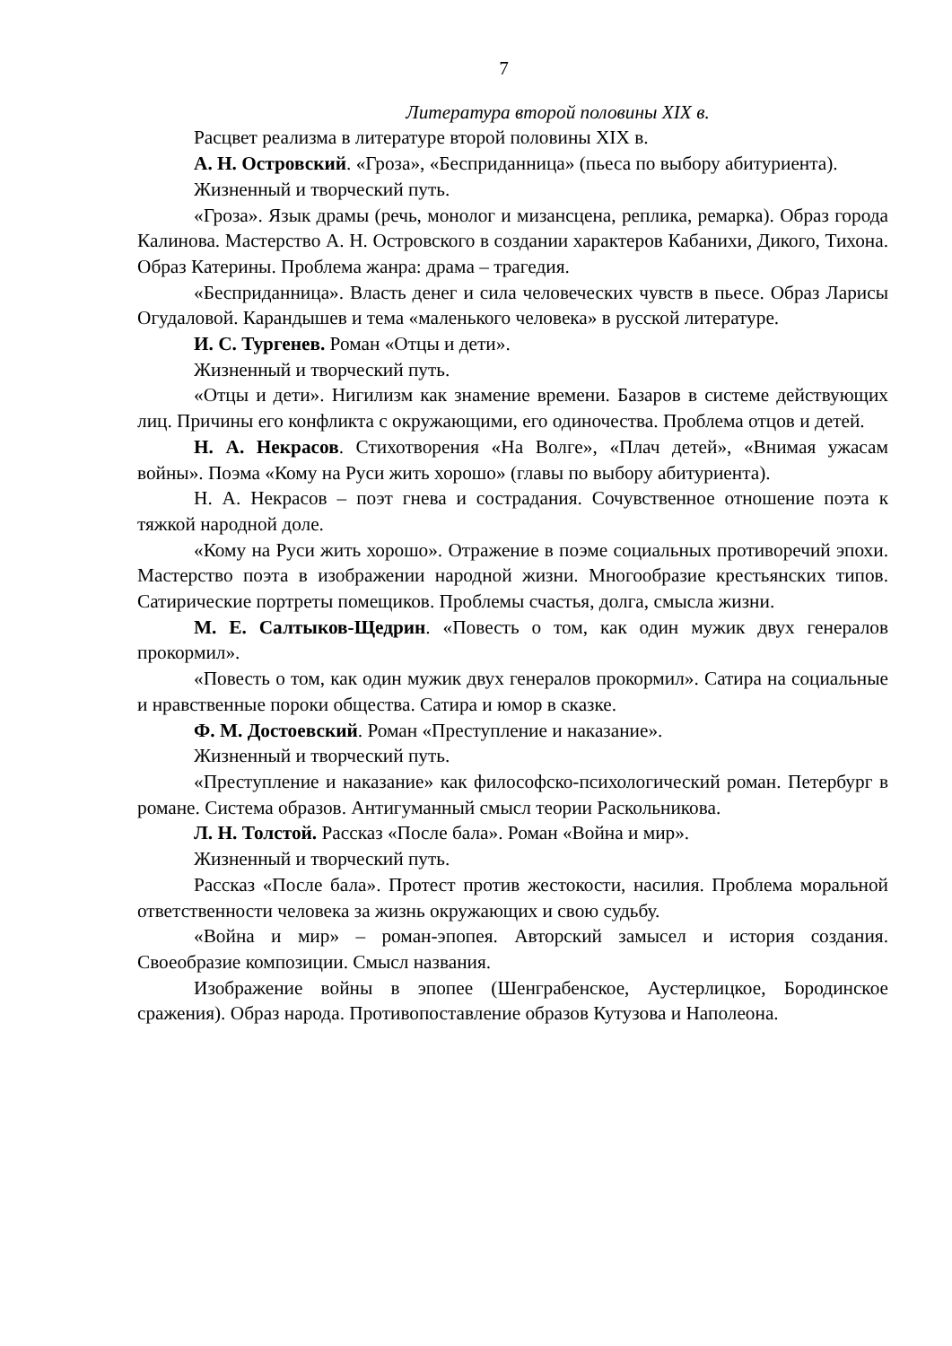7
Литература второй половины XIX в.
Расцвет реализма в литературе второй половины XIX в.
А. Н. Островский. «Гроза», «Бесприданница» (пьеса по выбору абитуриента).
Жизненный и творческий путь.
«Гроза». Язык драмы (речь, монолог и мизансцена, реплика, ремарка). Образ города Калинова. Мастерство А. Н. Островского в создании характеров Кабанихи, Дикого, Тихона. Образ Катерины. Проблема жанра: драма – трагедия.
«Бесприданница». Власть денег и сила человеческих чувств в пьесе. Образ Ларисы Огудаловой. Карандышев и тема «маленького человека» в русской литературе.
И. С. Тургенев. Роман «Отцы и дети».
Жизненный и творческий путь.
«Отцы и дети». Нигилизм как знамение времени. Базаров в системе действующих лиц. Причины его конфликта с окружающими, его одиночества. Проблема отцов и детей.
Н. А. Некрасов. Стихотворения «На Волге», «Плач детей», «Внимая ужасам войны». Поэма «Кому на Руси жить хорошо» (главы по выбору абитуриента).
Н. А. Некрасов – поэт гнева и сострадания. Сочувственное отношение поэта к тяжкой народной доле.
«Кому на Руси жить хорошо». Отражение в поэме социальных противоречий эпохи. Мастерство поэта в изображении народной жизни. Многообразие крестьянских типов. Сатирические портреты помещиков. Проблемы счастья, долга, смысла жизни.
М. Е. Салтыков-Щедрин. «Повесть о том, как один мужик двух генералов прокормил».
«Повесть о том, как один мужик двух генералов прокормил». Сатира на социальные и нравственные пороки общества. Сатира и юмор в сказке.
Ф. М. Достоевский. Роман «Преступление и наказание».
Жизненный и творческий путь.
«Преступление и наказание» как философско-психологический роман. Петербург в романе. Система образов. Антигуманный смысл теории Раскольникова.
Л. Н. Толстой. Рассказ «После бала». Роман «Война и мир».
Жизненный и творческий путь.
Рассказ «После бала». Протест против жестокости, насилия. Проблема моральной ответственности человека за жизнь окружающих и свою судьбу.
«Война и мир» – роман-эпопея. Авторский замысел и история создания. Своеобразие композиции. Смысл названия.
Изображение войны в эпопее (Шенграбенское, Аустерлицкое, Бородинское сражения). Образ народа. Противопоставление образов Кутузова и Наполеона.